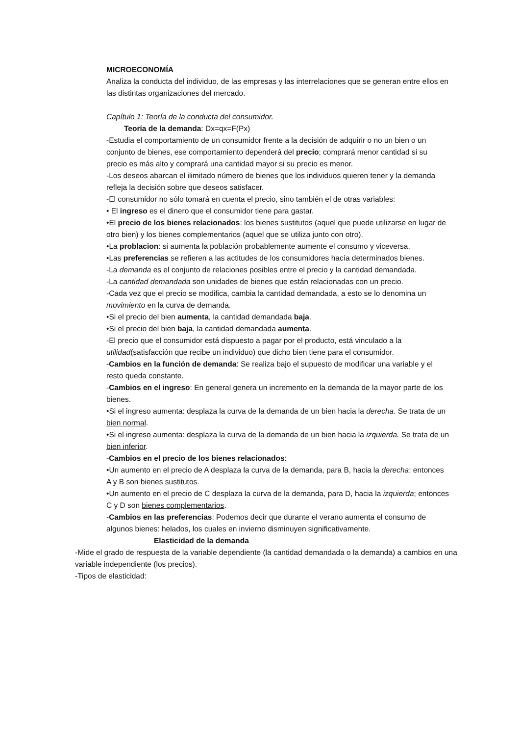MICROECONOMÍA
Analiza la conducta del individuo, de las empresas y las interrelaciones que se generan entre ellos en las distintas organizaciones del mercado.
Capítulo 1: Teoría de la conducta del consumidor.
Teoría de la demanda: Dx=qx=F(Px)
-Estudia el comportamiento de un consumidor frente a la decisión de adquirir o no un bien o un conjunto de bienes, ese comportamiento dependerá del precio; comprará menor cantidad si su precio es más alto y comprará una cantidad mayor si su precio es menor.
-Los deseos abarcan el ilimitado número de bienes que los individuos quieren tener y la demanda refleja la decisión sobre que deseos satisfacer.
-El consumidor no sólo tomará en cuenta el precio, sino también el de otras variables:
• El ingreso es el dinero que el consumidor tiene para gastar.
•El precio de los bienes relacionados: los bienes sustitutos (aquel que puede utilizarse en lugar de otro bien) y los bienes complementarios (aquel que se utiliza junto con otro).
•La problacion: si aumenta la población probablemente aumente el consumo y viceversa.
•Las preferencias se refieren a las actitudes de los consumidores hacía determinados bienes.
-La demanda es el conjunto de relaciones posibles entre el precio y la cantidad demandada.
-La cantidad demandada son unidades de bienes que están relacionadas con un precio.
-Cada vez que el precio se modifica, cambia la cantidad demandada, a esto se lo denomina un movimiento en la curva de demanda.
•Si el precio del bien aumenta, la cantidad demandada baja.
•Si el precio del bien baja, la cantidad demandada aumenta.
-El precio que el consumidor está dispuesto a pagar por el producto, está vinculado a la utilidad(satisfacción que recibe un individuo) que dicho bien tiene para el consumidor.
-Cambios en la función de demanda: Se realiza bajo el supuesto de modificar una variable y el resto queda constante.
-Cambios en el ingreso: En general genera un incremento en la demanda de la mayor parte de los bienes.
•Si el ingreso aumenta: desplaza la curva de la demanda de un bien hacia la derecha. Se trata de un bien normal.
•Si el ingreso aumenta: desplaza la curva de la demanda de un bien hacia la izquierda. Se trata de un bien inferior.
-Cambios en el precio de los bienes relacionados:
•Un aumento en el precio de A desplaza la curva de la demanda, para B, hacia la derecha; entonces A y B son bienes sustitutos.
•Un aumento en el precio de C desplaza la curva de la demanda, para D, hacia la izquierda; entonces C y D son bienes complementarios.
-Cambios en las preferencias: Podemos decir que durante el verano aumenta el consumo de algunos bienes: helados, los cuales en invierno disminuyen significativamente.
Elasticidad de la demanda
-Mide el grado de respuesta de la variable dependiente (la cantidad demandada o la demanda) a cambios en una variable independiente (los precios).
-Tipos de elasticidad: